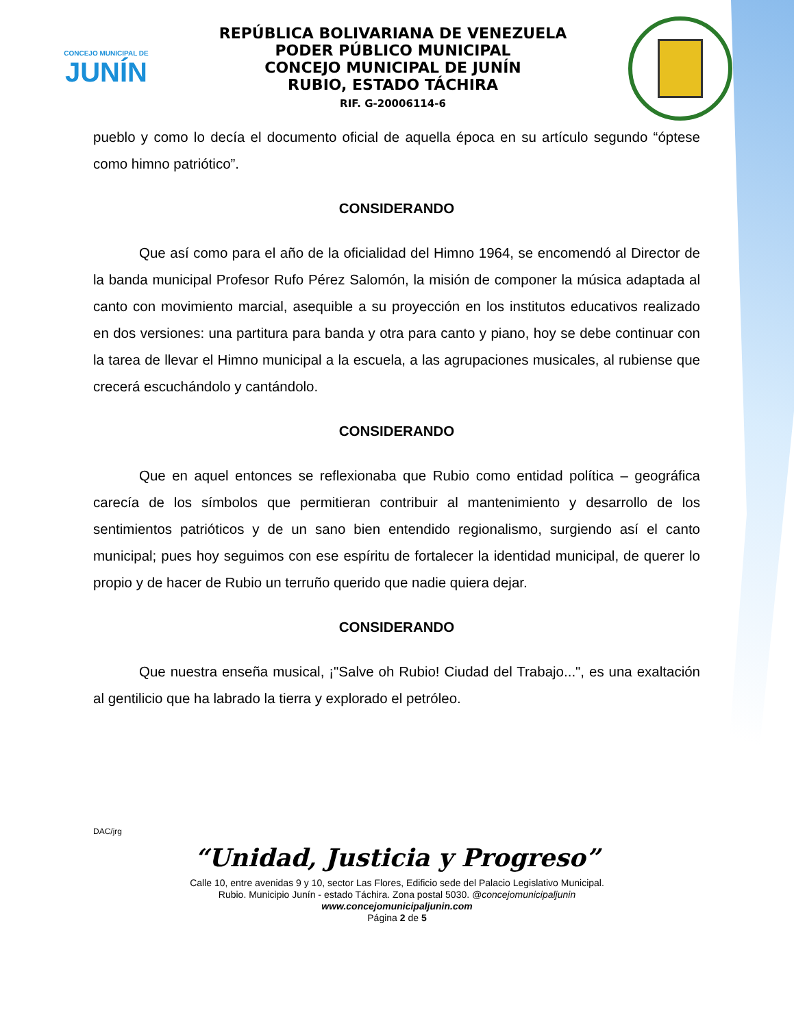CONCEJO MUNICIPAL DE
JUNÍN
REPÚBLICA BOLIVARIANA DE VENEZUELA
PODER PÚBLICO MUNICIPAL
CONCEJO MUNICIPAL DE JUNÍN
RUBIO, ESTADO TÁCHIRA
RIF. G-20006114-6
pueblo y como lo decía el documento oficial de aquella época en su artículo segundo “óptese como himno patriótico”.
CONSIDERANDO
Que así como para el año de la oficialidad del Himno 1964, se encomendó al Director de la banda municipal Profesor Rufo Pérez Salomón, la misión de componer la música adaptada al canto con movimiento marcial, asequible a su proyección en los institutos educativos realizado en dos versiones: una partitura para banda y otra para canto y piano, hoy se debe continuar con la tarea de llevar el Himno municipal a la escuela, a las agrupaciones musicales, al rubiense que crecerá escuchándolo y cantándolo.
CONSIDERANDO
Que en aquel entonces se reflexionaba que Rubio como entidad política – geográfica carecía de los símbolos que permitieran contribuir al mantenimiento y desarrollo de los sentimientos patrióticos y de un sano bien entendido regionalismo, surgiendo así el canto municipal; pues hoy seguimos con ese espíritu de fortalecer la identidad municipal, de querer lo propio y de hacer de Rubio un terruño querido que nadie quiera dejar.
CONSIDERANDO
Que nuestra enseña musical, ¡"Salve oh Rubio! Ciudad del Trabajo...", es una exaltación al gentilicio que ha labrado la tierra y explorado el petróleo.
DAC/jrg
“Unidad, Justicia y Progreso”
Calle 10, entre avenidas 9 y 10, sector Las Flores, Edificio sede del Palacio Legislativo Municipal.
Rubio. Municipio Junín - estado Táchira. Zona postal 5030. @concejomunicipaljunin
www.concejomunicipaljunin.com
Página 2 de 5